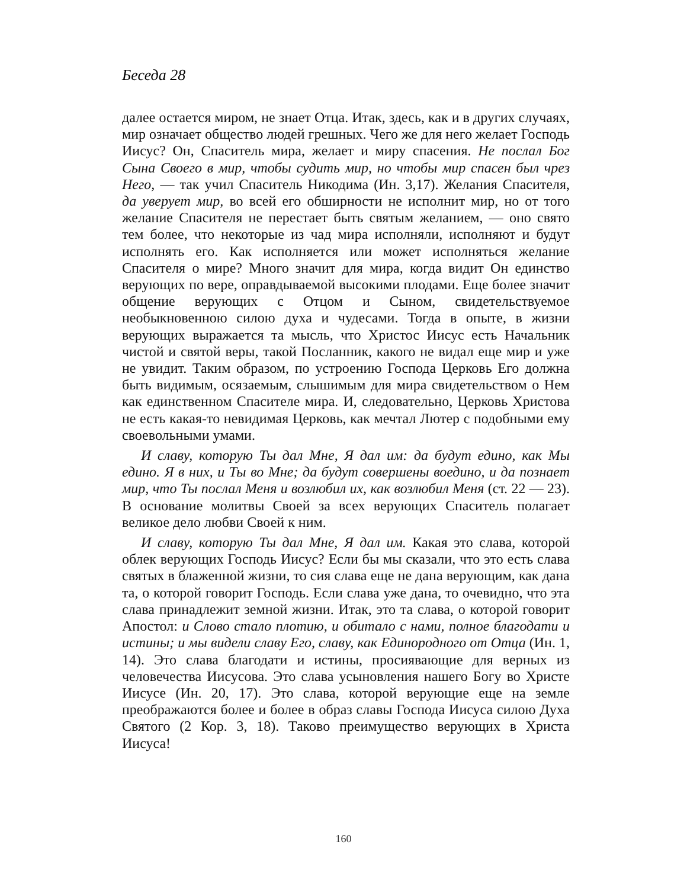Беседа 28
далее остается миром, не знает Отца. Итак, здесь, как и в других случаях, мир означает общество людей грешных. Чего же для него желает Господь Иисус? Он, Спаситель мира, желает и миру спасения. Не послал Бог Сына Своего в мир, чтобы судить мир, но чтобы мир спасен был чрез Него, — так учил Спаситель Никодима (Ин. 3,17). Желания Спасителя, да уверует мир, во всей его обширности не исполнит мир, но от того желание Спасителя не перестает быть святым желанием, — оно свято тем более, что некоторые из чад мира исполняли, исполняют и будут исполнять его. Как исполняется или может исполняться желание Спасителя о мире? Много значит для мира, когда видит Он единство верующих по вере, оправдываемой высокими плодами. Еще более значит общение верующих с Отцом и Сыном, свидетельствуемое необыкновенною силою духа и чудесами. Тогда в опыте, в жизни верующих выражается та мысль, что Христос Иисус есть Начальник чистой и святой веры, такой Посланник, какого не видал еще мир и уже не увидит. Таким образом, по устроению Господа Церковь Его должна быть видимым, осязаемым, слышимым для мира свидетельством о Нем как единственном Спасителе мира. И, следовательно, Церковь Христова не есть какая-то невидимая Церковь, как мечтал Лютер с подобными ему своевольными умами.
И славу, которую Ты дал Мне, Я дал им: да будут едино, как Мы едино. Я в них, и Ты во Мне; да будут совершены воедино, и да познает мир, что Ты послал Меня и возлюбил их, как возлюбил Меня (ст. 22 — 23). В основание молитвы Своей за всех верующих Спаситель полагает великое дело любви Своей к ним.
И славу, которую Ты дал Мне, Я дал им. Какая это слава, которой облек верующих Господь Иисус? Если бы мы сказали, что это есть слава святых в блаженной жизни, то сия слава еще не дана верующим, как дана та, о которой говорит Господь. Если слава уже дана, то очевидно, что эта слава принадлежит земной жизни. Итак, это та слава, о которой говорит Апостол: и Слово стало плотию, и обитало с нами, полное благодати и истины; и мы видели славу Его, славу, как Единородного от Отца (Ин. 1, 14). Это слава благодати и истины, просиявающие для верных из человечества Иисусова. Это слава усыновления нашего Богу во Христе Иисусе (Ин. 20, 17). Это слава, которой верующие еще на земле преображаются более и более в образ славы Господа Иисуса силою Духа Святого (2 Кор. 3, 18). Таково преимущество верующих в Христа Иисуса!
160